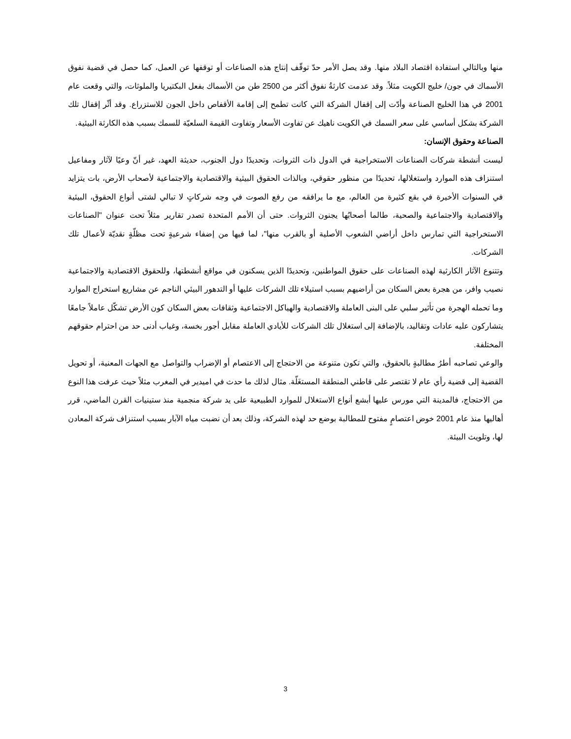منها وبالتالي استفادة اقتصاد البلاد منها. وقد يصل الأمر حدّ توقّف إنتاج هذه الصناعات أو توقفها عن العمل، كما حصل في قضية نفوق الأسماك في جون/ خليج الكويت مثلاً. وقد عدمت كارثةُ نفوق أكثر من 2500 طن من الأسماك بفعل البكتيريا والملوثات، والتي وقعت عام 2001 في هذا الخليج الصناعة وأدّت إلى إقفال الشركة التي كانت تطمح إلى إقامة الأقفاص داخل الجون للاستزراع. وقد أثّر إقفال تلك الشركة بشكل أساسي على سعر السمك في الكويت ناهيك عن تفاوت الأسعار وتفاوت القيمة السلعيّة للسمك بسبب هذه الكارثة البيئية.
الصناعة وحقوق الإنسان:
ليست أنشطة شركات الصناعات الاستخراجية في الدول ذات الثروات، وتحديدًا دول الجنوب، حديثة العهد، غير أنّ وعيًا لآثار ومفاعيل استنزاف هذه الموارد واستغلالها، تحديدًا من منظور حقوقي، وبالذات الحقوق البيئية والاقتصادية والاجتماعية لأصحاب الأرض، بات يتزايد في السنوات الأخيرة في بقع كثيرة من العالم، مع ما يرافقه من رفع الصوت في وجه شركاتٍ لا تبالي لشتى أنواع الحقوق، البيئية والاقتصادية والاجتماعية والصحية، طالما أصحابُها يجنون الثروات. حتى أن الأمم المتحدة تصدر تقارير مثلاً تحت عنوان "الصناعات الاستخراجية التي تمارس داخل أراضي الشعوب الأصلية أو بالقرب منها"، لما فيها من إضفاء شرعيةٍ تحت مظلّةٍ نقديّة لأعمال تلك الشركات.
وتتنوع الآثار الكارثية لهذه الصناعات على حقوق المواطنين، وتحديدًا الذين يسكنون في مواقع أنشطتها، وللحقوق الاقتصادية والاجتماعية نصيب وافر، من هجرة بعض السكان من أراضيهم بسبب استيلاء تلك الشركات عليها أو التدهور البيئي الناجم عن مشاريع استخراج الموارد وما تحمله الهجرة من تأثير سلبي على البنى العاملة والاقتصادية والهياكل الاجتماعية وثقافات بعض السكان كون الأرض تشكّل عاملاً جامعًا يتشاركون عليه عادات وتقاليد، بالإضافة إلى استغلال تلك الشركات للأيادي العاملة مقابل أجور بخسة، وغياب أدنى حد من احترام حقوقهم المختلفة.
والوعي تصاحبه أطرُ مطالبةٍ بالحقوق، والتي تكون متنوعة من الاحتجاج إلى الاعتصام أو الإضراب والتواصل مع الجهات المعنية، أو تحويل القضية إلى قضية رأي عام لا تقتصر على قاطني المنطقة المستغَلّة. مثال لذلك ما حدث في اميدير في المغرب مثلاً حيث عرفت هذا النوع من الاحتجاج، فالمدينة التي مورس عليها أبشع أنواع الاستغلال للموارد الطبيعية على يد شركة منجمية منذ ستينيات القرن الماضي، قرر أهاليها منذ عام 2001 خوض اعتصامٍ مفتوح للمطالبة بوضع حد لهذه الشركة، وذلك بعد أن نضبت مياه الآبار بسبب استنزاف شركة المعادن لها، وتلويث البيئة.
3